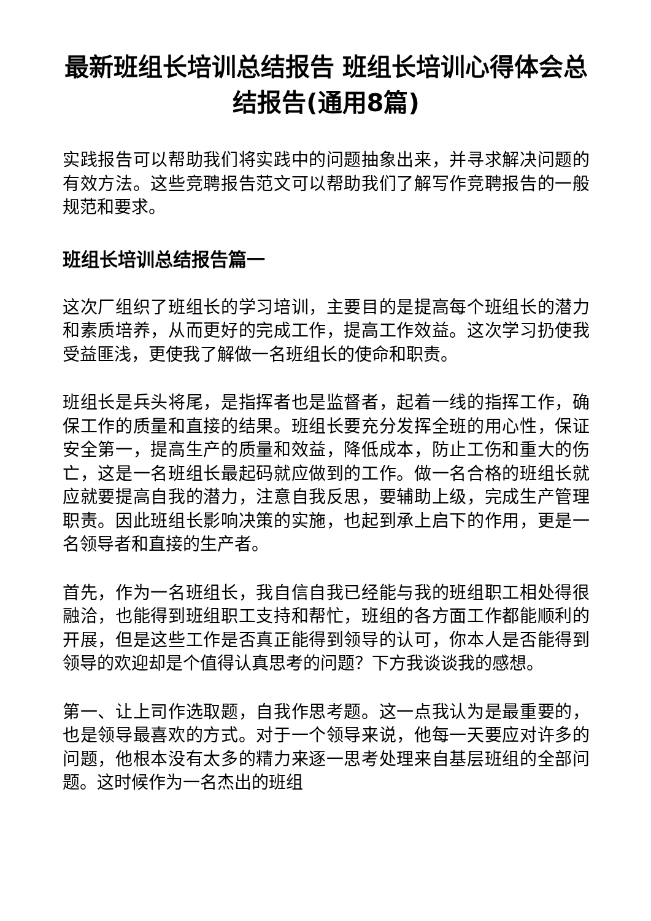最新班组长培训总结报告 班组长培训心得体会总结报告(通用8篇)
实践报告可以帮助我们将实践中的问题抽象出来，并寻求解决问题的有效方法。这些竞聘报告范文可以帮助我们了解写作竞聘报告的一般规范和要求。
班组长培训总结报告篇一
这次厂组织了班组长的学习培训，主要目的是提高每个班组长的潜力和素质培养，从而更好的完成工作，提高工作效益。这次学习扔使我受益匪浅，更使我了解做一名班组长的使命和职责。
班组长是兵头将尾，是指挥者也是监督者，起着一线的指挥工作，确保工作的质量和直接的结果。班组长要充分发挥全班的用心性，保证安全第一，提高生产的质量和效益，降低成本，防止工伤和重大的伤亡，这是一名班组长最起码就应做到的工作。做一名合格的班组长就应就要提高自我的潜力，注意自我反思，要辅助上级，完成生产管理职责。因此班组长影响决策的实施，也起到承上启下的作用，更是一名领导者和直接的生产者。
首先，作为一名班组长，我自信自我已经能与我的班组职工相处得很融洽，也能得到班组职工支持和帮忙，班组的各方面工作都能顺利的开展，但是这些工作是否真正能得到领导的认可，你本人是否能得到领导的欢迎却是个值得认真思考的问题？下方我谈谈我的感想。
第一、让上司作选取题，自我作思考题。这一点我认为是最重要的，也是领导最喜欢的方式。对于一个领导来说，他每一天要应对许多的问题，他根本没有太多的精力来逐一思考处理来自基层班组的全部问题。这时候作为一名杰出的班组